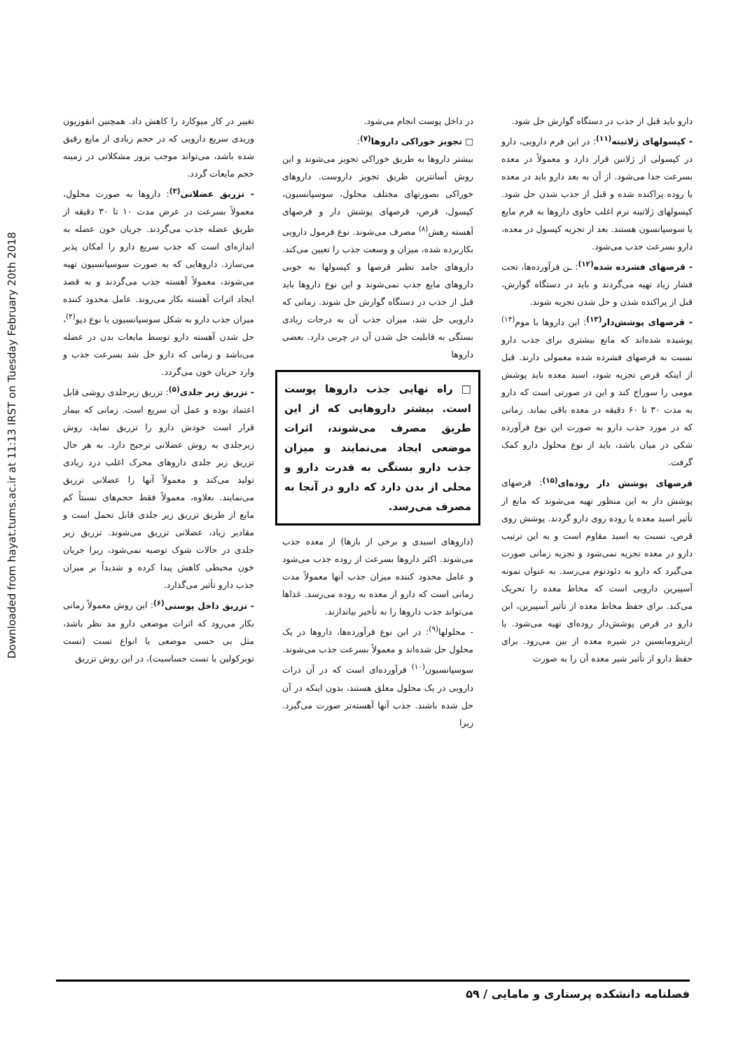Downloaded from hayat.tums.ac.ir at 11:13 IRST on Tuesday February 20th 2018
تغییر در کار میوکارد را کاهش داد. همچنین انفوزیون وریدی سریع دارویی که در حجم زیادی از مایع رقیق شده باشد، می‌تواند موجب بروز مشکلاتی در زمینه حجم مایعات گردد.
- تزریق عضلانی<sup>(۳)</sup>: داروها به صورت محلول، معمولاً بسرعت در عرض مدت ۱۰ تا ۳۰ دقیقه از طریق عضله جذب می‌گردند. جریان خون عضله به اندازه‌ای است که جذب سریع دارو را امکان پذیر می‌سازد. داروهایی که به صورت سوسپانسیون تهیه می‌شوند، معمولاً آهسته جذب می‌گردند و به قصد ایجاد اثرات آهسته بکار می‌روند. عامل محدود کننده میزان جذب دارو به شکل سوسپانسیون یا نوع دپو<sup>(۴)</sup>، حل شدن آهسته دارو توسط مایعات بدن در عضله می‌باشد و زمانی که دارو حل شد بسرعت جذب و وارد جریان خون می‌گردد.
- تزریق زیر جلدی<sup>(۵)</sup>: تزریق زیرجلدی روشی قابل اعتماد بوده و عمل آن سریع است. زمانی که بیمار قرار است خودش دارو را تزریق نماید، روش زیرجلدی به روش عضلانی ترجیح دارد. به هر حال تزریق زیر جلدی داروهای محرک اغلب درد زیادی تولید می‌کند و معمولاً آنها را عضلانی تزریق می‌نمایند. بعلاوه، معمولاً فقط حجم‌های نسبتاً کم مایع از طریق تزریق زیر جلدی قابل تحمل است و مقادیر زیاد، عضلانی تزریق می‌شوند. تزریق زیر جلدی در حالات شوک توصیه نمی‌شود، زیرا جریان خون محیطی کاهش پیدا کرده و شدیداً بر میزان جذب دارو تأثیر می‌گذارد.
- تزریق داخل پوستی<sup>(۶)</sup>: این روش معمولاً زمانی بکار می‌رود که اثرات موضعی دارو مد نظر باشد، مثل بی حسی موضعی یا انواع تست (تست توبرکولین یا تست حساسیت)، در این روش تزریق
در داخل پوست انجام می‌شود.
□ تجویز خوراکی داروها<sup>(۷)</sup>:
بیشتر داروها به طریق خوراکی تجویز می‌شوند و این روش آسانترین طریق تجویز داروست. داروهای خوراکی بصورتهای مختلف محلول، سوسپانسیون، کپسول، قرص، قرصهای پوشش دار و قرصهای آهسته رهش<sup>(۸)</sup> مصرف می‌شوند. نوع فرمول دارویی بکاربرده شده، میزان و وسعت جذب را تعیین می‌کند. داروهای جامد نظیر قرصها و کپسولها به خوبی داروهای مایع جذب نمی‌شوند و این نوع داروها باید قبل از جذب در دستگاه گوارش حل شوند. زمانی که دارویی حل شد، میزان جذب آن به درجات زیادی بستگی به قابلیت حل شدن آن در چربی دارد. بعضی داروها
□ راه نهایی جذب داروها پوست است. بیشتر داروهایی که از این طریق مصرف می‌شوند، اثرات موضعی ایجاد می‌نمایند و میزان جذب دارو بستگی به قدرت دارو و محلی از بدن دارد که دارو در آنجا به مصرف می‌رسد.
(داروهای اسیدی و برخی از بازها) از معده جذب می‌شوند. اکثر داروها بسرعت از روده جذب می‌شود و عامل محدود کننده میزان جذب آنها معمولاً مدت زمانی است که دارو از معده به روده می‌رسد. غذاها می‌تواند جذب داروها را به تأخیر بیاندازند.
- محلولها<sup>(۹)</sup>: در این نوع فرآورده‌ها، داروها در یک محلول حل شده‌اند و معمولاً بسرعت جذب می‌شوند. سوسپانسیون<sup>(۱۰)</sup> فرآورده‌ای است که در آن ذرات دارویی در یک محلول معلق هستند، بدون اینکه در آن حل شده باشند. جذب آنها آهسته‌تر صورت می‌گیرد. زیرا
دارو باید قبل از جذب در دستگاه گوارش حل شود.
- کپسولهای ژلاتینه<sup>(۱۱)</sup>: در این فرم دارویی، دارو در کپسولی از ژلاتین قرار دارد و معمولاً در معده بسرعت جدا می‌شود. از آن به بعد دارو باید در معده یا روده پراکنده شده و قبل از جذب شدن حل شود. کپسولهای ژلاتینه نرم اغلب حاوی داروها به فرم مایع یا سوسپانسون هستند. بعد از تجزیه کپسول در معده، دارو بسرعت جذب می‌شود.
- قرصهای فشرده شده<sup>(۱۲)</sup>: ـن فرآورده‌ها، تحت فشار زیاد تهیه می‌گردند و باید در دستگاه گوارش، قبل از پراکنده شدن و حل شدن تجزیه شوند.
- قرصهای پوشش‌دار<sup>(۱۳)</sup>: این داروها با موم<sup>(۱۴)</sup> پوشیده شده‌اند که مانع بیشتری برای جذب دارو نسبت به قرصهای فشرده شده معمولی دارند. قبل از اینکه قرص تجزیه شود، اسید معده باید پوشش مومی را سوراخ کند و این در صورتی است که دارو به مدت ۳۰ تا ۶۰ دقیقه در معده باقی بماند. زمانی که در مورد جذب دارو به صورت این نوع فرآورده شکی در میان باشد، باید از نوع محلول دارو کمک گرفت.
قرصهای پوشش دار روده‌ای<sup>(۱۵)</sup>: قرصهای پوشش دار به این منظور تهیه می‌شوند که مانع از تأثیر اسید معده یا روده روی دارو گردند. پوشش روی قرص، نسبت به اسید مقاوم است و به این ترتیب دارو در معده تجزیه نمی‌شود و تجزیه زمانی صورت می‌گیرد که دارو به دئودنوم می‌رسد. به عنوان نمونه آسپیرین دارویی است که مخاط معده را تحریک می‌کند. برای حفظ مخاط معده از تأثیر آسپیرین، این دارو در قرص پوشش‌دار روده‌ای تهیه می‌شود. یا اریترومایسین در شیره معده از بین می‌رود. برای حفظ دارو از تأثیر شیر معده آن را به صورت
فصلنامه دانشکده پرستاری و مامایی / ۵۹